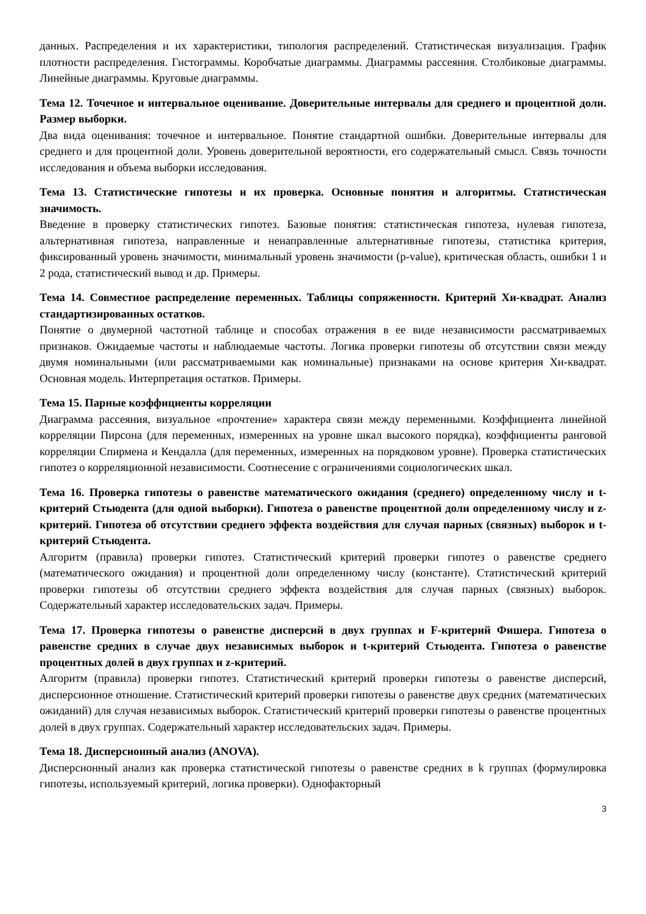данных. Распределения и их характеристики, типология распределений. Статистическая визуализация. График плотности распределения. Гистограммы. Коробчатые диаграммы. Диаграммы рассеяния. Столбиковые диаграммы. Линейные диаграммы. Круговые диаграммы.
Тема 12. Точечное и интервальное оценивание. Доверительные интервалы для среднего и процентной доли. Размер выборки.
Два вида оценивания: точечное и интервальное. Понятие стандартной ошибки. Доверительные интервалы для среднего и для процентной доли. Уровень доверительной вероятности, его содержательный смысл. Связь точности исследования и объема выборки исследования.
Тема 13. Статистические гипотезы и их проверка. Основные понятия и алгоритмы. Статистическая значимость.
Введение в проверку статистических гипотез. Базовые понятия: статистическая гипотеза, нулевая гипотеза, альтернативная гипотеза, направленные и ненаправленные альтернативные гипотезы, статистика критерия, фиксированный уровень значимости, минимальный уровень значимости (p-value), критическая область, ошибки 1 и 2 рода, статистический вывод и др. Примеры.
Тема 14. Совместное распределение переменных. Таблицы сопряженности. Критерий Хи-квадрат. Анализ стандартизированных остатков.
Понятие о двумерной частотной таблице и способах отражения в ее виде независимости рассматриваемых признаков. Ожидаемые частоты и наблюдаемые частоты. Логика проверки гипотезы об отсутствии связи между двумя номинальными (или рассматриваемыми как номинальные) признаками на основе критерия Хи-квадрат. Основная модель. Интерпретация остатков. Примеры.
Тема 15. Парные коэффициенты корреляции
Диаграмма рассеяния, визуальное «прочтение» характера связи между переменными. Коэффициента линейной корреляции Пирсона (для переменных, измеренных на уровне шкал высокого порядка), коэффициенты ранговой корреляции Спирмена и Кендалла (для переменных, измеренных на порядковом уровне). Проверка статистических гипотез о корреляционной независимости. Соотнесение с ограничениями социологических шкал.
Тема 16. Проверка гипотезы о равенстве математического ожидания (среднего) определенному числу и t-критерий Стьюдента (для одной выборки). Гипотеза о равенстве процентной доли определенному числу и z-критерий. Гипотеза об отсутствии среднего эффекта воздействия для случая парных (связных) выборок и t-критерий Стьюдента.
Алгоритм (правила) проверки гипотез. Статистический критерий проверки гипотез о равенстве среднего (математического ожидания) и процентной доли определенному числу (константе). Статистический критерий проверки гипотезы об отсутствии среднего эффекта воздействия для случая парных (связных) выборок. Содержательный характер исследовательских задач. Примеры.
Тема 17. Проверка гипотезы о равенстве дисперсий в двух группах и F-критерий Фишера. Гипотеза о равенстве средних в случае двух независимых выборок и t-критерий Стьюдента. Гипотеза о равенстве процентных долей в двух группах и z-критерий.
Алгоритм (правила) проверки гипотез. Статистический критерий проверки гипотезы о равенстве дисперсий, дисперсионное отношение. Статистический критерий проверки гипотезы о равенстве двух средних (математических ожиданий) для случая независимых выборок. Статистический критерий проверки гипотезы о равенстве процентных долей в двух группах. Содержательный характер исследовательских задач. Примеры.
Тема 18. Дисперсионный анализ (ANOVA).
Дисперсионный анализ как проверка статистической гипотезы о равенстве средних в k группах (формулировка гипотезы, используемый критерий, логика проверки). Однофакторный
3